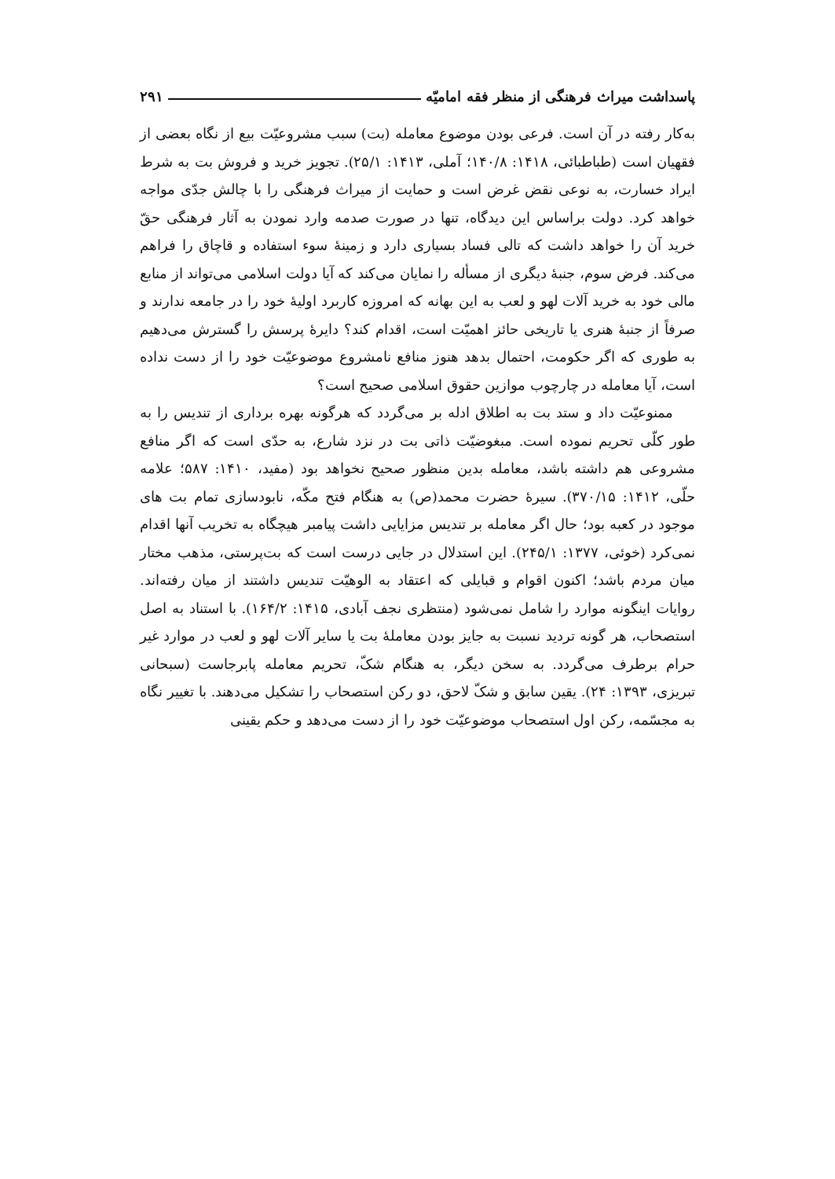پاسداشت میراث فرهنگی از منظر فقه امامیّه ۲۹۱
به‌کار رفته در آن است. فرعی بودن موضوع معامله (بت) سبب مشروعیّت بیع از نگاه بعضی از فقهیان است (طباطبائی، ۱۴۱۸: ۱۴۰/۸؛ آملی، ۱۴۱۳: ۲۵/۱). تجویز خرید و فروش بت به شرط ایراد خسارت، به نوعی نقض غرض است و حمایت از میراث فرهنگی را با چالش جدّی مواجه خواهد کرد. دولت براساس این دیدگاه، تنها در صورت صدمه وارد نمودن به آثار فرهنگی حقّ خرید آن را خواهد داشت که تالی فساد بسیاری دارد و زمینۀ سوء استفاده و قاچاق را فراهم می‌کند. فرض سوم، جنبۀ دیگری از مسأله را نمایان می‌کند که آیا دولت اسلامی می‌تواند از منابع مالی خود به خرید آلات لهو و لعب به این بهانه که امروزه کاربرد اولیۀ خود را در جامعه ندارند و صرفاً از جنبۀ هنری یا تاریخی حائز اهمیّت است، اقدام کند؟ دایرۀ پرسش را گسترش می‌دهیم به طوری که اگر حکومت، احتمال بدهد هنوز منافع نامشروع موضوعیّت خود را از دست نداده است، آیا معامله در چارچوب موازین حقوق اسلامی صحیح است؟
ممنوعیّت داد و ستد بت به اطلاق ادله بر می‌گردد که هرگونه بهره برداری از تندیس را به طور کلّی تحریم نموده است. مبغوضیّت ذاتی بت در نزد شارع، به حدّی است که اگر منافع مشروعی هم داشته باشد، معامله بدین منظور صحیح نخواهد بود (مفید، ۱۴۱۰: ۵۸۷؛ علامه حلّی، ۱۴۱۲: ۳۷۰/۱۵). سیرۀ حضرت محمد(ص) به هنگام فتح مکّه، نابودسازی تمام بت های موجود در کعبه بود؛ حال اگر معامله بر تندیس مزایایی داشت پیامبر هیچگاه به تخریب آنها اقدام نمی‌کرد (خوئی، ۱۳۷۷: ۲۴۵/۱). این استدلال در جایی درست است که بت‌پرستی، مذهب مختار میان مردم باشد؛ اکنون اقوام و قبایلی که اعتقاد به الوهیّت تندیس داشتند از میان رفته‌اند. روایات اینگونه موارد را شامل نمی‌شود (منتظری نجف آبادی، ۱۴۱۵: ۱۶۴/۲). با استناد به اصل استصحاب، هر گونه تردید نسبت به جایز بودن معاملۀ بت یا سایر آلات لهو و لعب در موارد غیر حرام برطرف می‌گردد. به سخن دیگر، به هنگام شکّ، تحریم معامله پابرجاست (سبحانی تبریزی، ۱۳۹۳: ۲۴). یقین سابق و شکّ لاحق، دو رکن استصحاب را تشکیل می‌دهند. با تغییر نگاه به مجسّمه، رکن اول استصحاب موضوعیّت خود را از دست می‌دهد و حکم یقینی